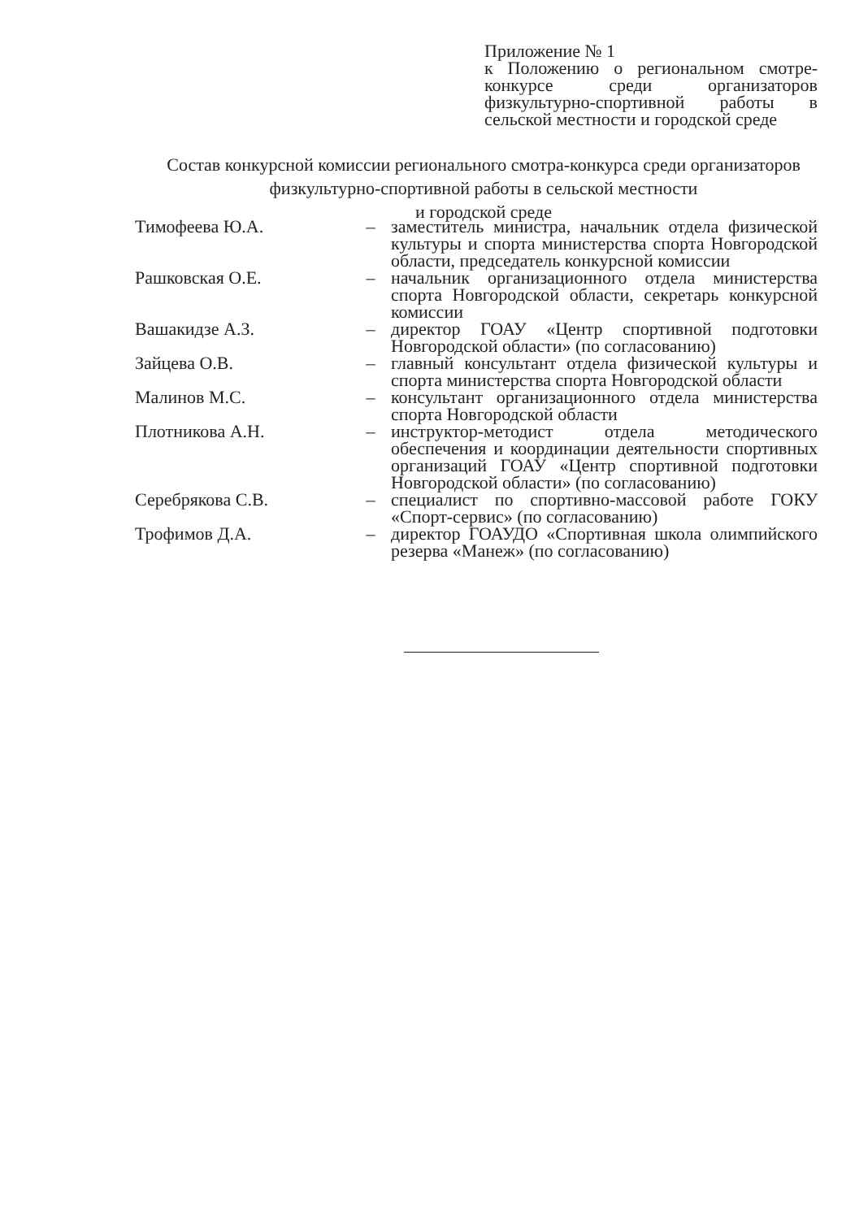Приложение № 1
к Положению о региональном смотре-конкурсе среди организаторов физкультурно-спортивной работы в сельской местности и городской среде
Состав конкурсной комиссии регионального смотра-конкурса среди организаторов физкультурно-спортивной работы в сельской местности
и городской среде
| Тимофеева Ю.А. | – | заместитель министра, начальник отдела физической культуры и спорта министерства спорта Новгородской области, председатель конкурсной комиссии |
| Рашковская О.Е. | – | начальник организационного отдела министерства спорта Новгородской области, секретарь конкурсной комиссии |
| Вашакидзе А.З. | – | директор ГОАУ «Центр спортивной подготовки Новгородской области» (по согласованию) |
| Зайцева О.В. | – | главный консультант отдела физической культуры и спорта министерства спорта Новгородской области |
| Малинов М.С. | – | консультант организационного отдела министерства спорта Новгородской области |
| Плотникова А.Н. | – | инструктор-методист отдела методического обеспечения и координации деятельности спортивных организаций ГОАУ «Центр спортивной подготовки Новгородской области» (по согласованию) |
| Серебрякова С.В. | – | специалист по спортивно-массовой работе ГОКУ «Спорт-сервис» (по согласованию) |
| Трофимов Д.А. | – | директор ГОАУДО «Спортивная школа олимпийского резерва «Манеж» (по согласованию) |